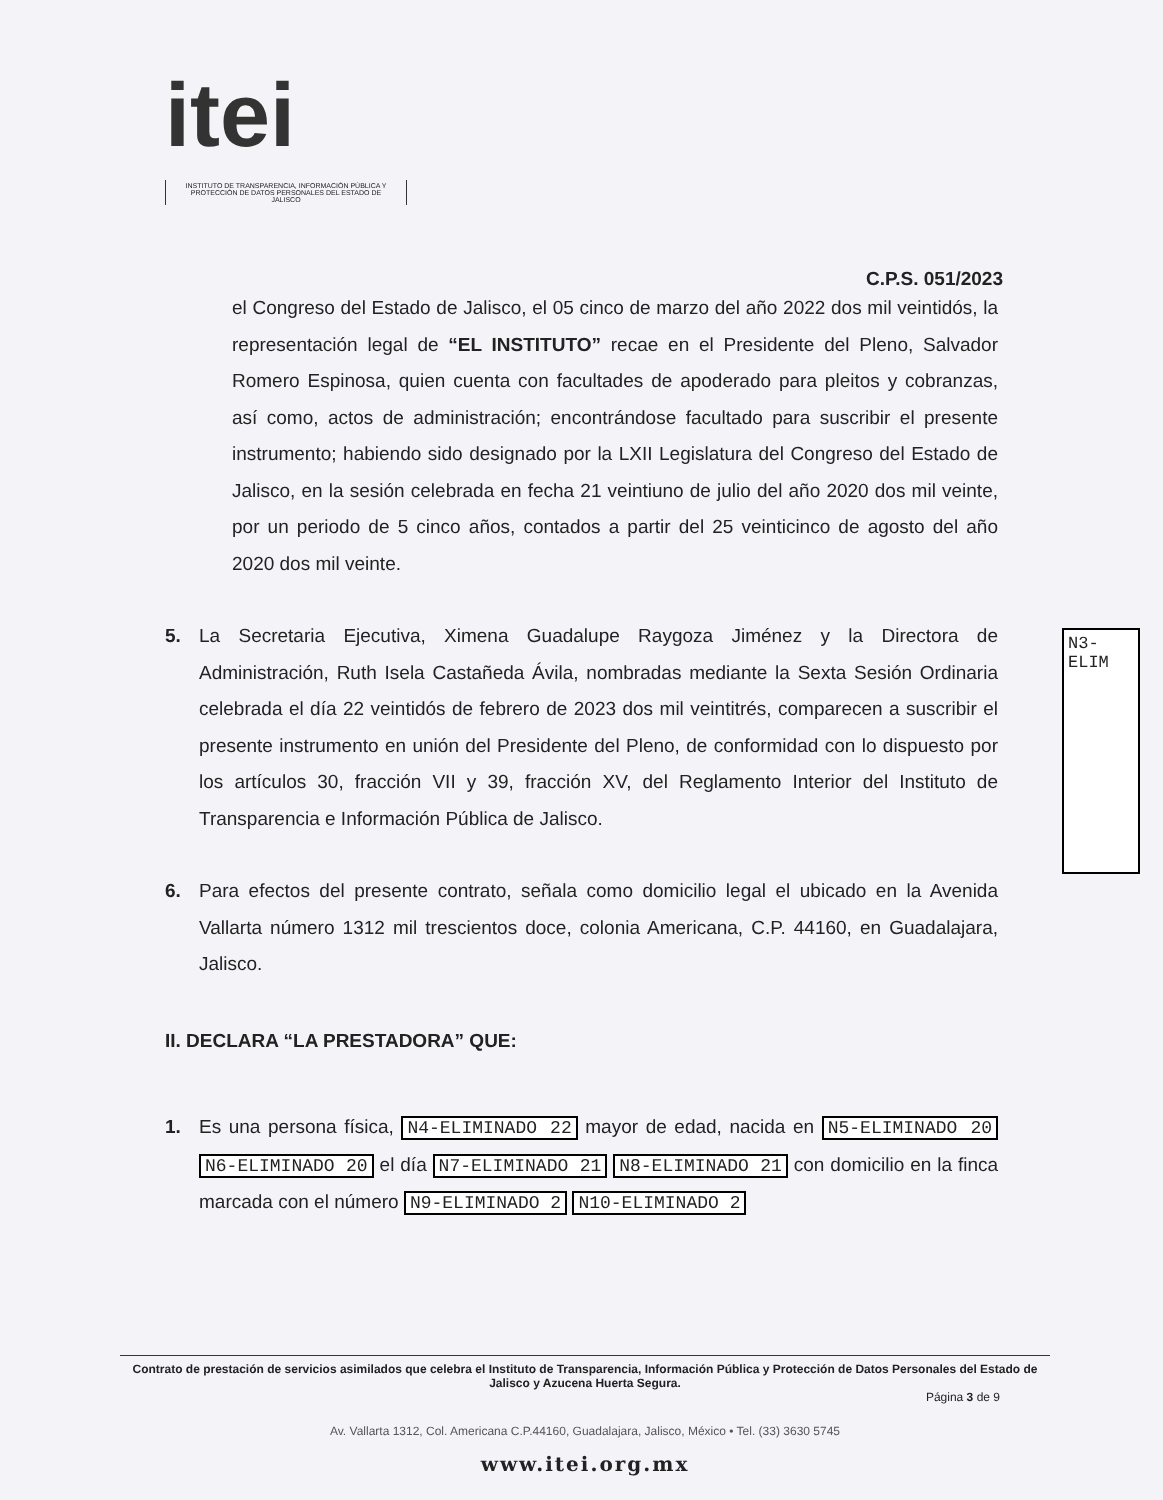itei
INSTITUTO DE TRANSPARENCIA, INFORMACIÓN PÚBLICA Y PROTECCIÓN DE DATOS PERSONALES DEL ESTADO DE JALISCO
C.P.S. 051/2023
el Congreso del Estado de Jalisco, el 05 cinco de marzo del año 2022 dos mil veintidós, la representación legal de “EL INSTITUTO” recae en el Presidente del Pleno, Salvador Romero Espinosa, quien cuenta con facultades de apoderado para pleitos y cobranzas, así como, actos de administración; encontrándose facultado para suscribir el presente instrumento; habiendo sido designado por la LXII Legislatura del Congreso del Estado de Jalisco, en la sesión celebrada en fecha 21 veintiuno de julio del año 2020 dos mil veinte, por un periodo de 5 cinco años, contados a partir del 25 veinticinco de agosto del año 2020 dos mil veinte.
5. La Secretaria Ejecutiva, Ximena Guadalupe Raygoza Jiménez y la Directora de Administración, Ruth Isela Castañeda Ávila, nombradas mediante la Sexta Sesión Ordinaria celebrada el día 22 veintidós de febrero de 2023 dos mil veintitrés, comparecen a suscribir el presente instrumento en unión del Presidente del Pleno, de conformidad con lo dispuesto por los artículos 30, fracción VII y 39, fracción XV, del Reglamento Interior del Instituto de Transparencia e Información Pública de Jalisco.
6. Para efectos del presente contrato, señala como domicilio legal el ubicado en la Avenida Vallarta número 1312 mil trescientos doce, colonia Americana, C.P. 44160, en Guadalajara, Jalisco.
II. DECLARA “LA PRESTADORA” QUE:
1. Es una persona física, N4-ELIMINADO 22 mayor de edad, nacida en N5-ELIMINADO 20 N6-ELIMINADO 20 el día N7-ELIMINADO 21 N8-ELIMINADO 21 con domicilio en la finca marcada con el número N9-ELIMINADO 2 N10-ELIMINADO 2
N3-ELIM
Contrato de prestación de servicios asimilados que celebra el Instituto de Transparencia, Información Pública y Protección de Datos Personales del Estado de Jalisco y Azucena Huerta Segura.
Página 3 de 9
Av. Vallarta 1312, Col. Americana C.P.44160, Guadalajara, Jalisco, México • Tel. (33) 3630 5745
www.itei.org.mx